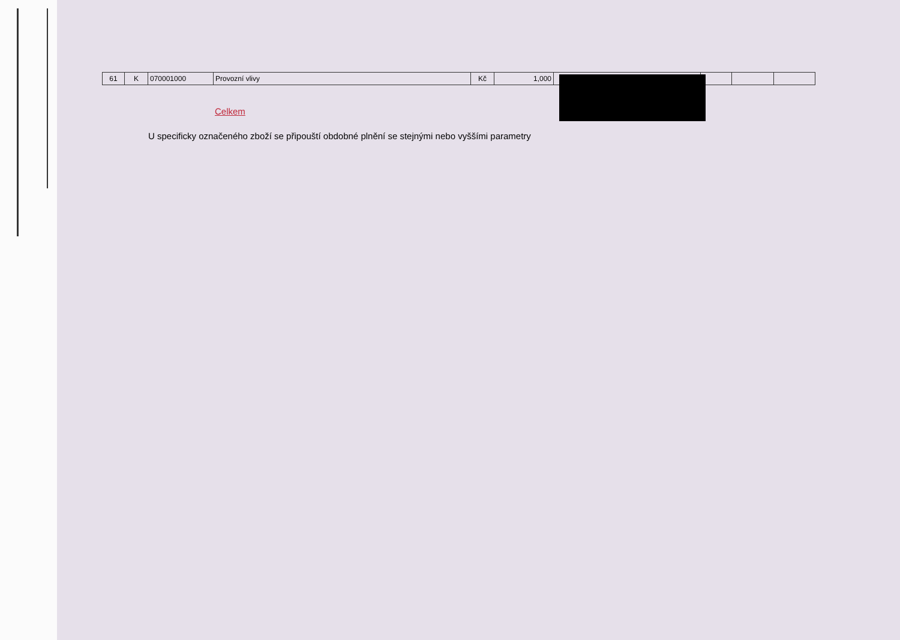| 61 | K | 070001000 | Provozní vlivy | Kč | 1,000 | | | | |
Celkem
U specificky označeného zboží se připouští obdobné plnění se stejnými nebo vyššími parametry